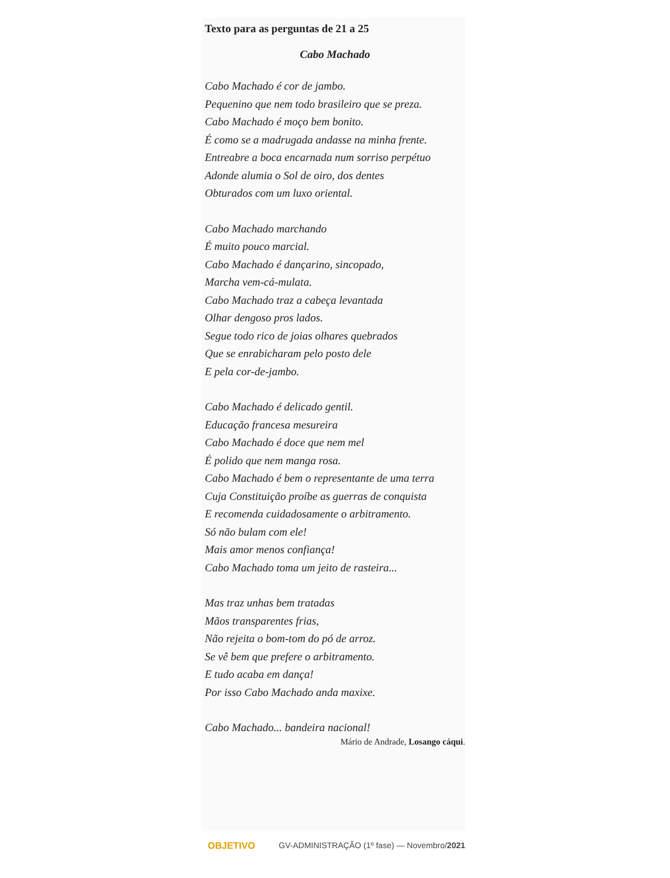Texto para as perguntas de 21 a 25
Cabo Machado
Cabo Machado é cor de jambo.
Pequenino que nem todo brasileiro que se preza.
Cabo Machado é moço bem bonito.
É como se a madrugada andasse na minha frente.
Entreabre a boca encarnada num sorriso perpétuo
Adonde alumia o Sol de oiro, dos dentes
Obturados com um luxo oriental.
Cabo Machado marchando
É muito pouco marcial.
Cabo Machado é dançarino, sincopado,
Marcha vem-cá-mulata.
Cabo Machado traz a cabeça levantada
Olhar dengoso pros lados.
Segue todo rico de joias olhares quebrados
Que se enrabicharam pelo posto dele
E pela cor-de-jambo.
Cabo Machado é delicado gentil.
Educação francesa mesureira
Cabo Machado é doce que nem mel
É polido que nem manga rosa.
Cabo Machado é bem o representante de uma terra
Cuja Constituição proíbe as guerras de conquista
E recomenda cuidadosamente o arbitramento.
Só não bulam com ele!
Mais amor menos confiança!
Cabo Machado toma um jeito de rasteira...
Mas traz unhas bem tratadas
Mãos transparentes frias,
Não rejeita o bom-tom do pó de arroz.
Se vê bem que prefere o arbitramento.
E tudo acaba em dança!
Por isso Cabo Machado anda maxixe.
Cabo Machado... bandeira nacional!
Mário de Andrade, Losango cáqui.
OBJETIVO GV-ADMINISTRAÇÃO (1º fase) — Novembro/2021